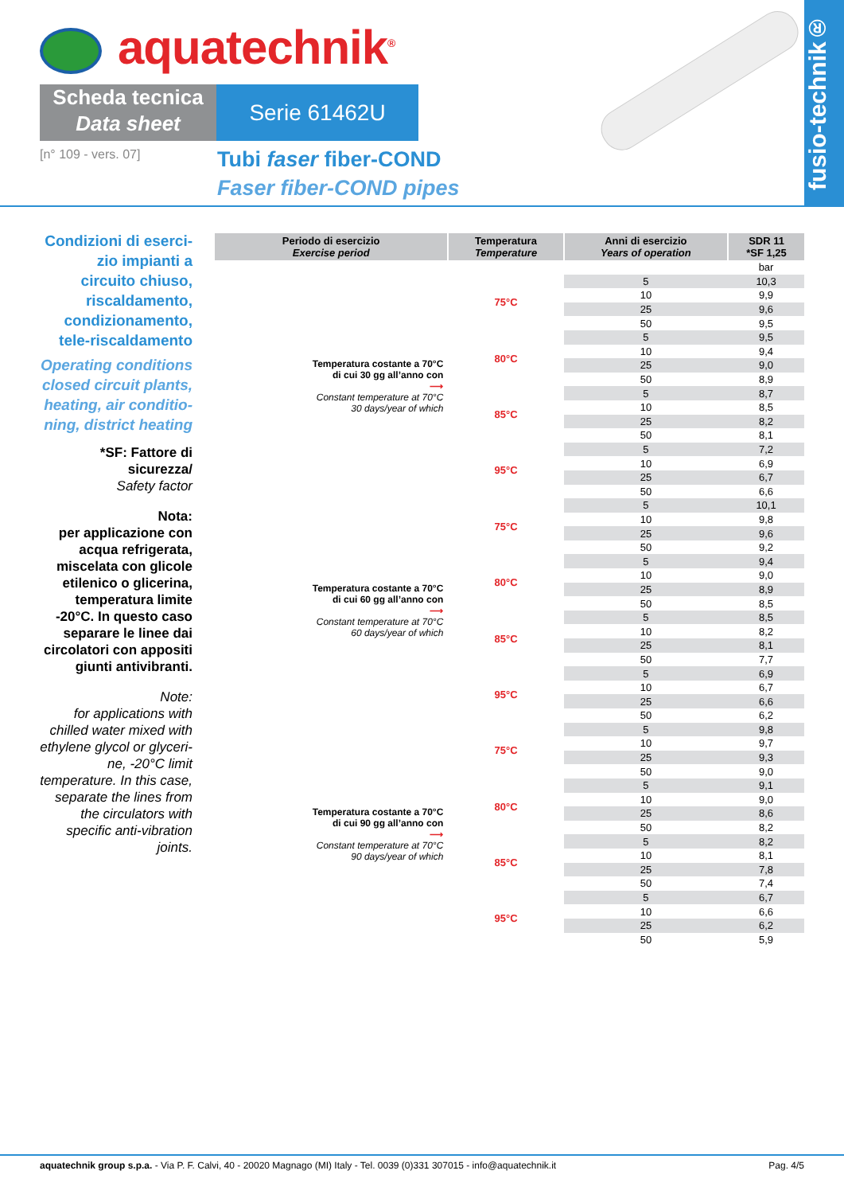aquatechnik<sup>®</sup>
Scheda tecnica
Data sheet
Serie 61462U
[n° 109 - vers. 07]
Tubi faser fiber-COND
Faser fiber-COND pipes
fusio-technik®
Condizioni di eserci-zio impianti a circuito chiuso, riscaldamento, condizionamento, tele-riscaldamento
Operating conditions closed circuit plants, heating, air conditio-ning, district heating
*SF: Fattore di sicurezza/
Safety factor
Nota:
per applicazione con acqua refrigerata, miscelata con glicole etilenico o glicerina, temperatura limite -20°C. In questo caso separare le linee dai circolatori con appositi giunti antivibranti.
Note:
for applications with chilled water mixed with ethylene glycol or glyceri-ne, -20°C limit temperature. In this case, separate the lines from the circulators with specific anti-vibration joints.
| Periodo di esercizio Exercise period | Temperatura Temperature | Anni di esercizio Years of operation | SDR 11 *SF 1,25 |
| --- | --- | --- | --- |
| | | | bar |
| Temperatura costante a 70°C di cui 30 gg all’anno con ⟶ Constant temperature at 70°C 30 days/year of which | 75°C | 5 | 10,3 |
| | | 10 | 9,9 |
| | | 25 | 9,6 |
| | | 50 | 9,5 |
| | 80°C | 5 | 9,5 |
| | | 10 | 9,4 |
| | | 25 | 9,0 |
| | | 50 | 8,9 |
| | 85°C | 5 | 8,7 |
| | | 10 | 8,5 |
| | | 25 | 8,2 |
| | | 50 | 8,1 |
| | 95°C | 5 | 7,2 |
| | | 10 | 6,9 |
| | | 25 | 6,7 |
| | | 50 | 6,6 |
| Temperatura costante a 70°C di cui 60 gg all’anno con ⟶ Constant temperature at 70°C 60 days/year of which | 75°C | 5 | 10,1 |
| | | 10 | 9,8 |
| | | 25 | 9,6 |
| | | 50 | 9,2 |
| | 80°C | 5 | 9,4 |
| | | 10 | 9,0 |
| | | 25 | 8,9 |
| | | 50 | 8,5 |
| | 85°C | 5 | 8,5 |
| | | 10 | 8,2 |
| | | 25 | 8,1 |
| | | 50 | 7,7 |
| | 95°C | 5 | 6,9 |
| | | 10 | 6,7 |
| | | 25 | 6,6 |
| | | 50 | 6,2 |
| Temperatura costante a 70°C di cui 90 gg all’anno con ⟶ Constant temperature at 70°C 90 days/year of which | 75°C | 5 | 9,8 |
| | | 10 | 9,7 |
| | | 25 | 9,3 |
| | | 50 | 9,0 |
| | 80°C | 5 | 9,1 |
| | | 10 | 9,0 |
| | | 25 | 8,6 |
| | | 50 | 8,2 |
| | 85°C | 5 | 8,2 |
| | | 10 | 8,1 |
| | | 25 | 7,8 |
| | | 50 | 7,4 |
| | 95°C | 5 | 6,7 |
| | | 10 | 6,6 |
| | | 25 | 6,2 |
| | | 50 | 5,9 |
aquatechnik group s.p.a. - Via P. F. Calvi, 40 - 20020 Magnago (MI) Italy - Tel. 0039 (0)331 307015 - info@aquatechnik.it Pag. 4/5